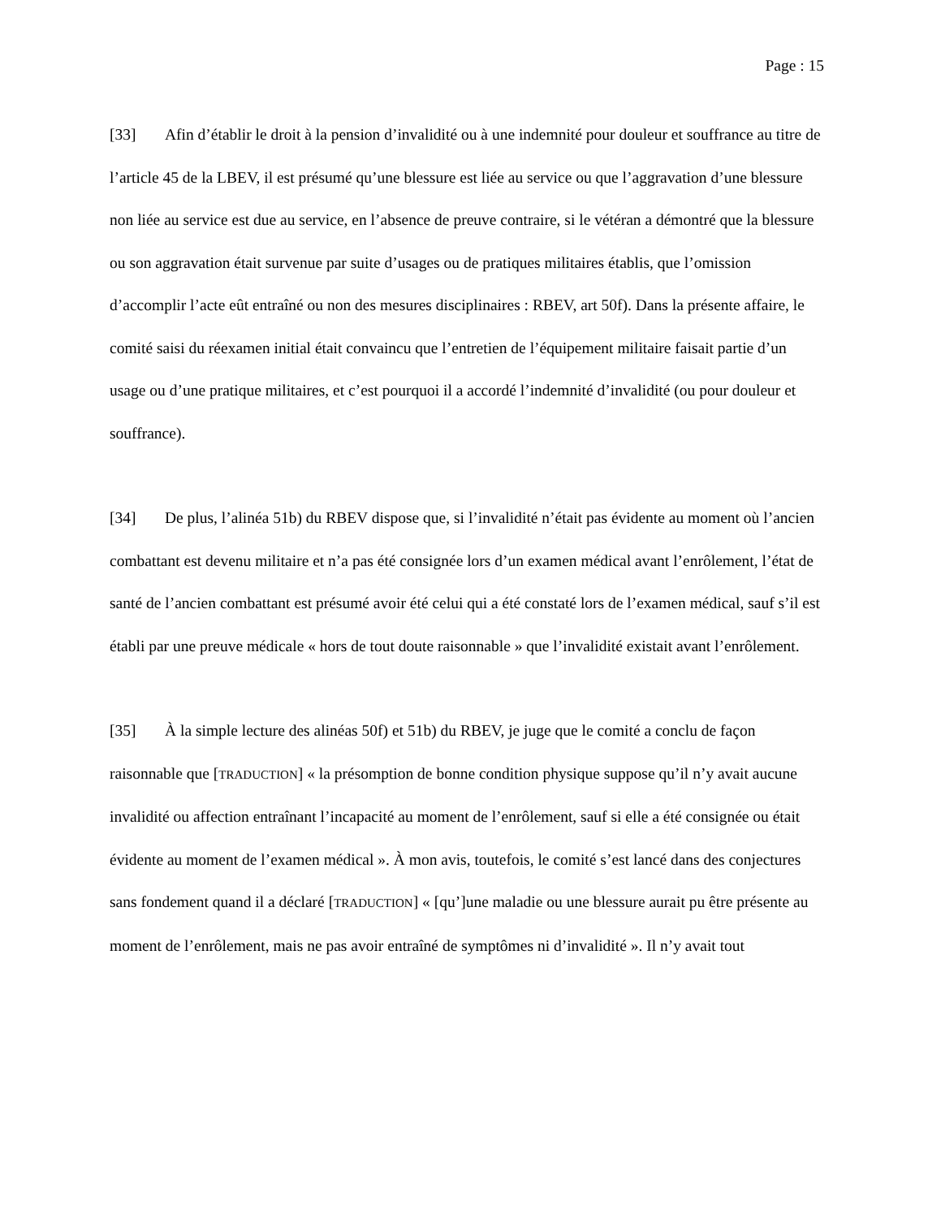Page : 15
[33] Afin d’établir le droit à la pension d’invalidité ou à une indemnité pour douleur et souffrance au titre de l’article 45 de la LBEV, il est présumé qu’une blessure est liée au service ou que l’aggravation d’une blessure non liée au service est due au service, en l’absence de preuve contraire, si le vétéran a démontré que la blessure ou son aggravation était survenue par suite d’usages ou de pratiques militaires établis, que l’omission d’accomplir l’acte eût entraîné ou non des mesures disciplinaires : RBEV, art 50f). Dans la présente affaire, le comité saisi du réexamen initial était convaincu que l’entretien de l’équipement militaire faisait partie d’un usage ou d’une pratique militaires, et c’est pourquoi il a accordé l’indemnité d’invalidité (ou pour douleur et souffrance).
[34] De plus, l’alinéa 51b) du RBEV dispose que, si l’invalidité n’était pas évidente au moment où l’ancien combattant est devenu militaire et n’a pas été consignée lors d’un examen médical avant l’enrôlement, l’état de santé de l’ancien combattant est présumé avoir été celui qui a été constaté lors de l’examen médical, sauf s’il est établi par une preuve médicale « hors de tout doute raisonnable » que l’invalidité existait avant l’enrôlement.
[35] À la simple lecture des alinéas 50f) et 51b) du RBEV, je juge que le comité a conclu de façon raisonnable que [TRADUCTION] « la présomption de bonne condition physique suppose qu’il n’y avait aucune invalidité ou affection entraînant l’incapacité au moment de l’enrôlement, sauf si elle a été consignée ou était évidente au moment de l’examen médical ». À mon avis, toutefois, le comité s’est lancé dans des conjectures sans fondement quand il a déclaré [TRADUCTION] « [qu’]une maladie ou une blessure aurait pu être présente au moment de l’enrôlement, mais ne pas avoir entraîné de symptômes ni d’invalidité ». Il n’y avait tout